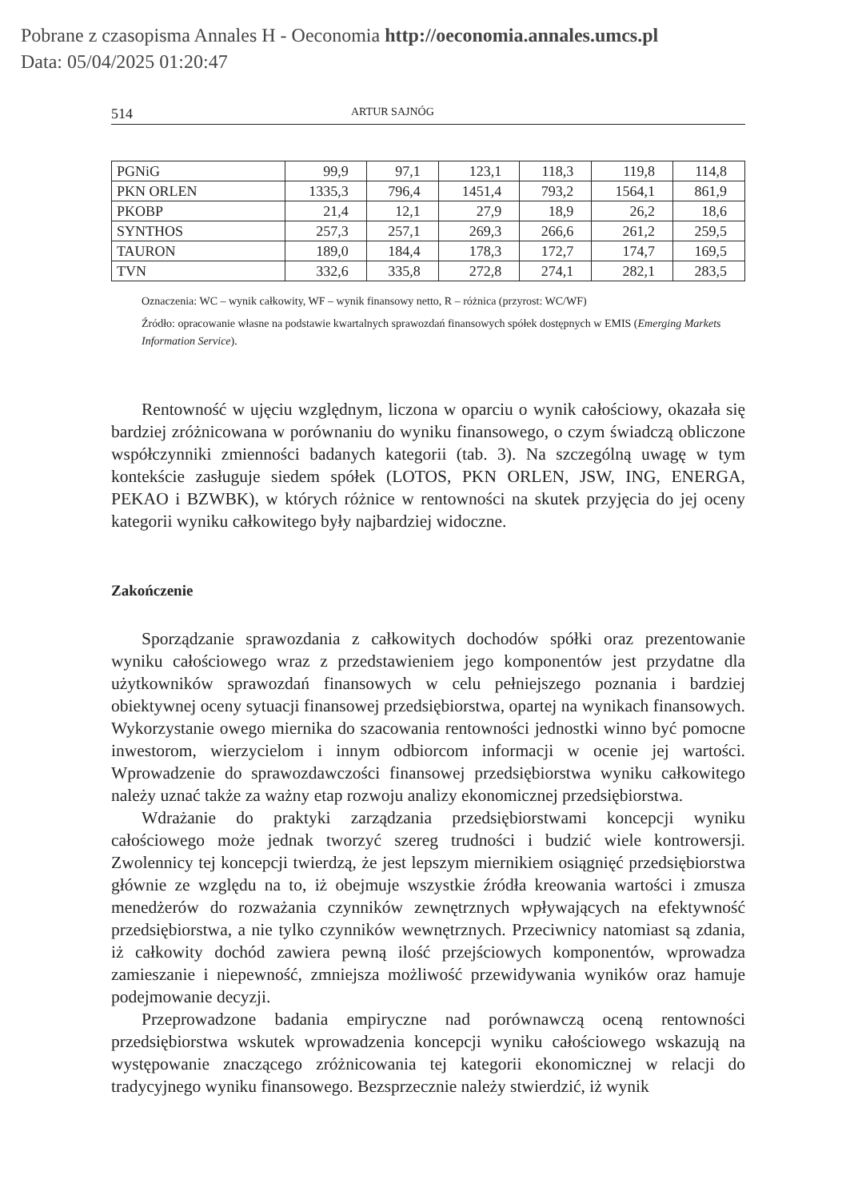Pobrane z czasopisma Annales H - Oeconomia http://oeconomia.annales.umcs.pl
Data: 05/04/2025 01:20:47
514 ARTUR SAJNÓG
| PGNiG | 99,9 | 97,1 | 123,1 | 118,3 | 119,8 | 114,8 |
| PKN ORLEN | 1335,3 | 796,4 | 1451,4 | 793,2 | 1564,1 | 861,9 |
| PKOBP | 21,4 | 12,1 | 27,9 | 18,9 | 26,2 | 18,6 |
| SYNTHOS | 257,3 | 257,1 | 269,3 | 266,6 | 261,2 | 259,5 |
| TAURON | 189,0 | 184,4 | 178,3 | 172,7 | 174,7 | 169,5 |
| TVN | 332,6 | 335,8 | 272,8 | 274,1 | 282,1 | 283,5 |
Oznaczenia: WC – wynik całkowity, WF – wynik finansowy netto, R – różnica (przyrost: WC/WF)
Źródło: opracowanie własne na podstawie kwartalnych sprawozdań finansowych spółek dostępnych w EMIS (Emerging Markets Information Service).
Rentowność w ujęciu względnym, liczona w oparciu o wynik całościowy, okazała się bardziej zróżnicowana w porównaniu do wyniku finansowego, o czym świadczą obliczone współczynniki zmienności badanych kategorii (tab. 3). Na szczególną uwagę w tym kontekście zasługuje siedem spółek (LOTOS, PKN ORLEN, JSW, ING, ENERGA, PEKAO i BZWBK), w których różnice w rentowności na skutek przyjęcia do jej oceny kategorii wyniku całkowitego były najbardziej widoczne.
Zakończenie
Sporządzanie sprawozdania z całkowitych dochodów spółki oraz prezentowanie wyniku całościowego wraz z przedstawieniem jego komponentów jest przydatne dla użytkowników sprawozdań finansowych w celu pełniejszego poznania i bardziej obiektywnej oceny sytuacji finansowej przedsiębiorstwa, opartej na wynikach finansowych. Wykorzystanie owego miernika do szacowania rentowności jednostki winno być pomocne inwestorom, wierzycielom i innym odbiorcom informacji w ocenie jej wartości. Wprowadzenie do sprawozdawczości finansowej przedsiębiorstwa wyniku całkowitego należy uznać także za ważny etap rozwoju analizy ekonomicznej przedsiębiorstwa.
Wdrażanie do praktyki zarządzania przedsiębiorstwami koncepcji wyniku całościowego może jednak tworzyć szereg trudności i budzić wiele kontrowersji. Zwolennicy tej koncepcji twierdzą, że jest lepszym miernikiem osiągnięć przedsiębiorstwa głównie ze względu na to, iż obejmuje wszystkie źródła kreowania wartości i zmusza menedżerów do rozważania czynników zewnętrznych wpływających na efektywność przedsiębiorstwa, a nie tylko czynników wewnętrznych. Przeciwnicy natomiast są zdania, iż całkowity dochód zawiera pewną ilość przejściowych komponentów, wprowadza zamieszanie i niepewność, zmniejsza możliwość przewidywania wyników oraz hamuje podejmowanie decyzji.
Przeprowadzone badania empiryczne nad porównawczą oceną rentowności przedsiębiorstwa wskutek wprowadzenia koncepcji wyniku całościowego wskazują na występowanie znaczącego zróżnicowania tej kategorii ekonomicznej w relacji do tradycyjnego wyniku finansowego. Bezsprzecznie należy stwierdzić, iż wynik